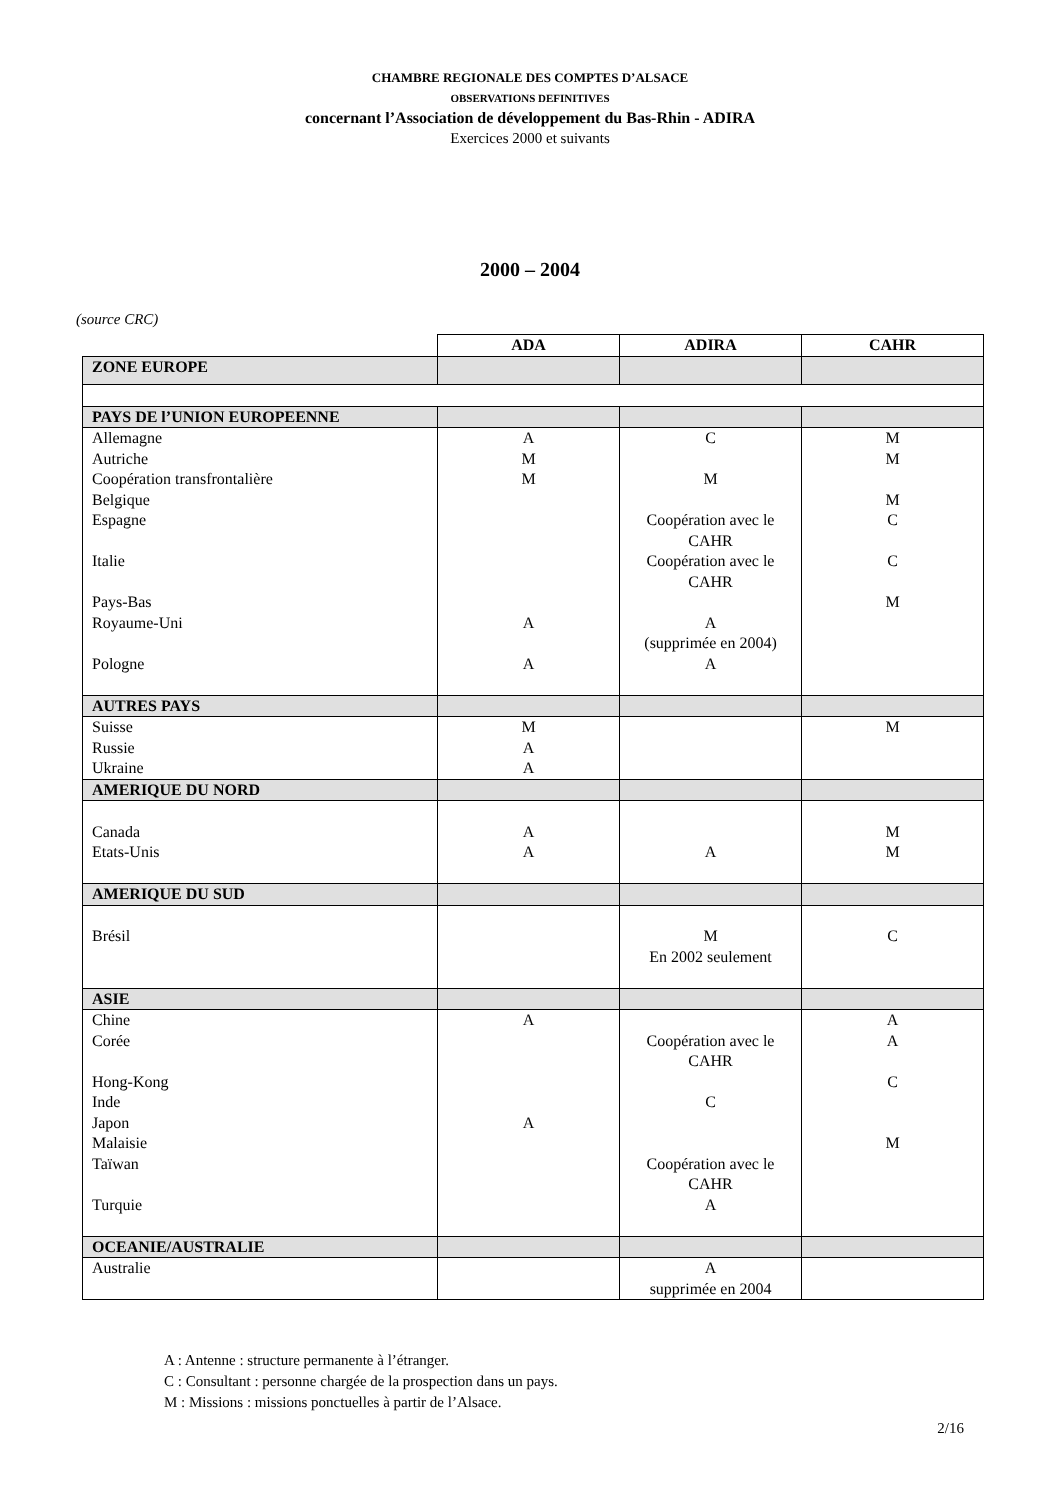CHAMBRE REGIONALE DES COMPTES D’ALSACE
OBSERVATIONS DEFINITIVES
concernant l’Association de développement du Bas-Rhin - ADIRA
Exercices 2000 et suivants
2000 – 2004
(source CRC)
| | ADA | ADIRA | CAHR |
| ZONE EUROPE | | | |
| PAYS DE l’UNION EUROPEENNE | | | |
| Allemagne Autriche Coopération transfrontalière Belgique Espagne Italie Pays-Bas Royaume-Uni Pologne | A M M A A | C M Coopération avec le CAHR Coopération avec le CAHR A (supprimée en 2004) A | M M M C C M |
| AUTRES PAYS | | | |
| Suisse Russie Ukraine | M A A | | M |
| AMERIQUE DU NORD | | | |
| Canada Etats-Unis | A A | A | M M |
| AMERIQUE DU SUD | | | |
| Brésil | | M En 2002 seulement | C |
| ASIE | | | |
| Chine Corée Hong-Kong Inde Japon Malaisie Taïwan Turquie | A A | Coopération avec le CAHR C Coopération avec le CAHR A | A A C M |
| OCEANIE/AUSTRALIE | | | |
| Australie | | A supprimée en 2004 | |
A : Antenne : structure permanente à l’étranger.
C : Consultant : personne chargée de la prospection dans un pays.
M : Missions : missions ponctuelles à partir de l’Alsace.
2/16